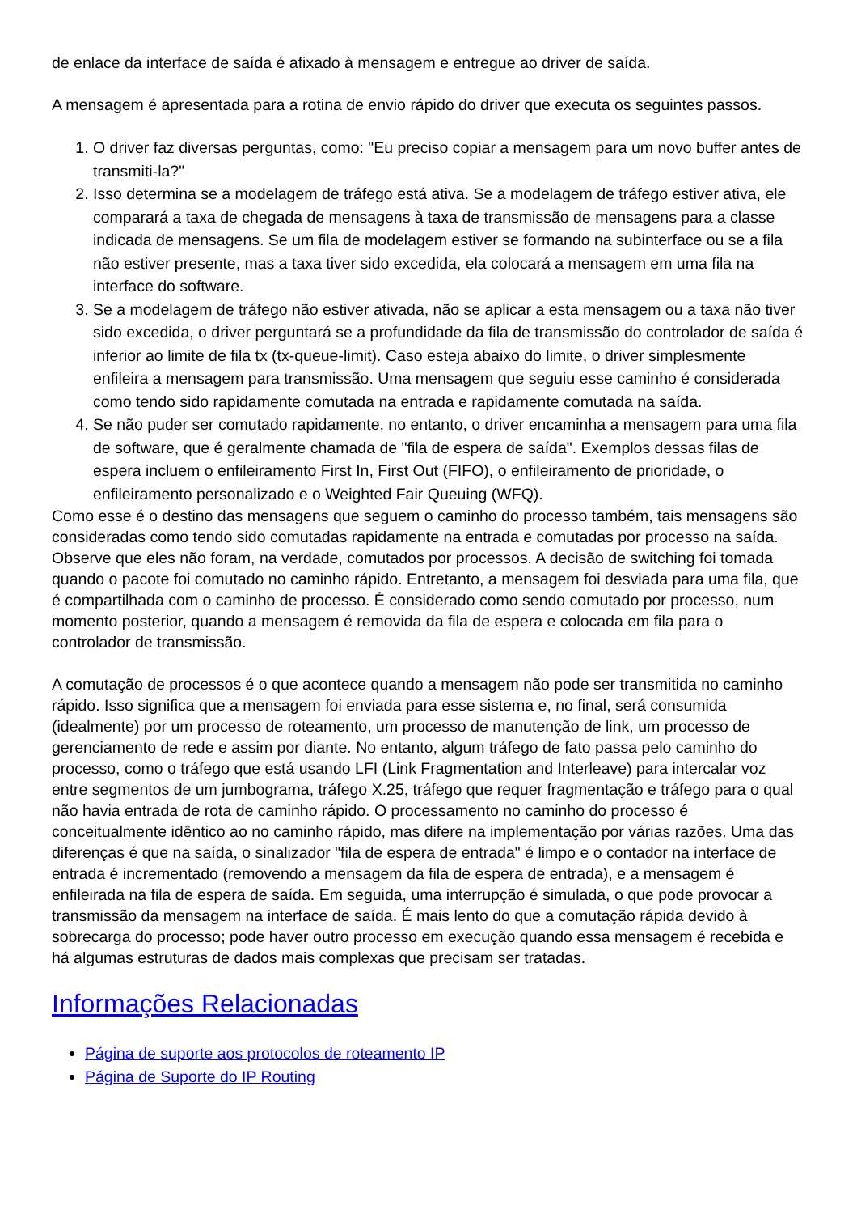de enlace da interface de saída é afixado à mensagem e entregue ao driver de saída.
A mensagem é apresentada para a rotina de envio rápido do driver que executa os seguintes passos.
1. O driver faz diversas perguntas, como: "Eu preciso copiar a mensagem para um novo buffer antes de transmiti-la?"
2. Isso determina se a modelagem de tráfego está ativa. Se a modelagem de tráfego estiver ativa, ele comparará a taxa de chegada de mensagens à taxa de transmissão de mensagens para a classe indicada de mensagens. Se um fila de modelagem estiver se formando na subinterface ou se a fila não estiver presente, mas a taxa tiver sido excedida, ela colocará a mensagem em uma fila na interface do software.
3. Se a modelagem de tráfego não estiver ativada, não se aplicar a esta mensagem ou a taxa não tiver sido excedida, o driver perguntará se a profundidade da fila de transmissão do controlador de saída é inferior ao limite de fila tx (tx-queue-limit). Caso esteja abaixo do limite, o driver simplesmente enfileira a mensagem para transmissão. Uma mensagem que seguiu esse caminho é considerada como tendo sido rapidamente comutada na entrada e rapidamente comutada na saída.
4. Se não puder ser comutado rapidamente, no entanto, o driver encaminha a mensagem para uma fila de software, que é geralmente chamada de "fila de espera de saída". Exemplos dessas filas de espera incluem o enfileiramento First In, First Out (FIFO), o enfileiramento de prioridade, o enfileiramento personalizado e o Weighted Fair Queuing (WFQ).
Como esse é o destino das mensagens que seguem o caminho do processo também, tais mensagens são consideradas como tendo sido comutadas rapidamente na entrada e comutadas por processo na saída. Observe que eles não foram, na verdade, comutados por processos. A decisão de switching foi tomada quando o pacote foi comutado no caminho rápido. Entretanto, a mensagem foi desviada para uma fila, que é compartilhada com o caminho de processo. É considerado como sendo comutado por processo, num momento posterior, quando a mensagem é removida da fila de espera e colocada em fila para o controlador de transmissão.
A comutação de processos é o que acontece quando a mensagem não pode ser transmitida no caminho rápido. Isso significa que a mensagem foi enviada para esse sistema e, no final, será consumida (idealmente) por um processo de roteamento, um processo de manutenção de link, um processo de gerenciamento de rede e assim por diante. No entanto, algum tráfego de fato passa pelo caminho do processo, como o tráfego que está usando LFI (Link Fragmentation and Interleave) para intercalar voz entre segmentos de um jumbograma, tráfego X.25, tráfego que requer fragmentação e tráfego para o qual não havia entrada de rota de caminho rápido. O processamento no caminho do processo é conceitualmente idêntico ao no caminho rápido, mas difere na implementação por várias razões. Uma das diferenças é que na saída, o sinalizador "fila de espera de entrada" é limpo e o contador na interface de entrada é incrementado (removendo a mensagem da fila de espera de entrada), e a mensagem é enfileirada na fila de espera de saída. Em seguida, uma interrupção é simulada, o que pode provocar a transmissão da mensagem na interface de saída. É mais lento do que a comutação rápida devido à sobrecarga do processo; pode haver outro processo em execução quando essa mensagem é recebida e há algumas estruturas de dados mais complexas que precisam ser tratadas.
Informações Relacionadas
Página de suporte aos protocolos de roteamento IP
Página de Suporte do IP Routing